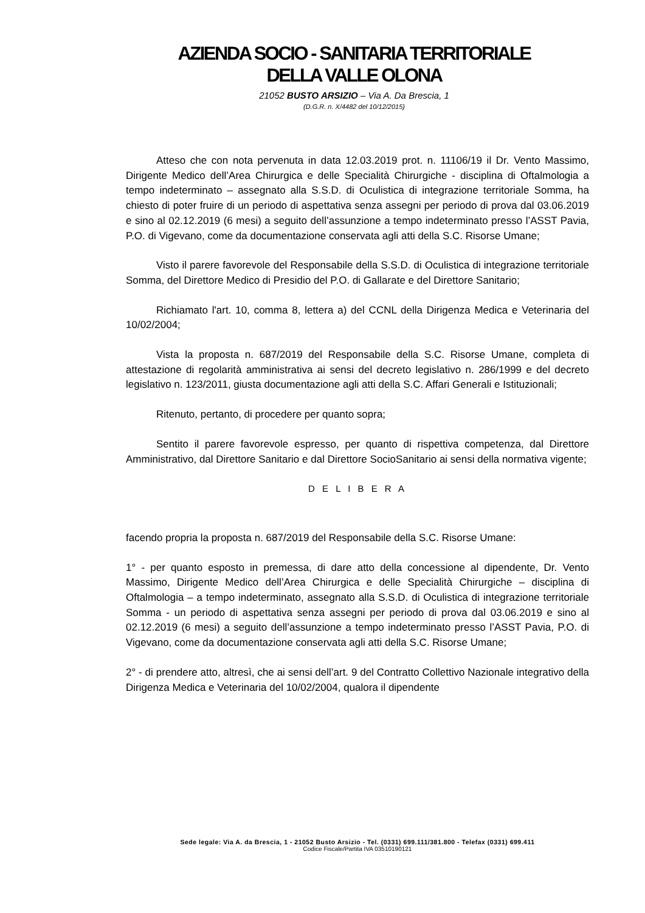AZIENDA SOCIO - SANITARIA TERRITORIALE
DELLA VALLE OLONA
21052 BUSTO ARSIZIO – Via A. Da Brescia, 1
(D.G.R. n. X/4482 del 10/12/2015)
Atteso che con nota pervenuta in data 12.03.2019 prot. n. 11106/19 il Dr. Vento Massimo, Dirigente Medico dell’Area Chirurgica e delle Specialità Chirurgiche - disciplina di Oftalmologia a tempo indeterminato – assegnato alla S.S.D. di Oculistica di integrazione territoriale Somma, ha chiesto di poter fruire di un periodo di aspettativa senza assegni per periodo di prova dal 03.06.2019 e sino al 02.12.2019 (6 mesi) a seguito dell’assunzione a tempo indeterminato presso l’ASST Pavia, P.O. di Vigevano, come da documentazione conservata agli atti della S.C. Risorse Umane;
Visto il parere favorevole del Responsabile della S.S.D. di Oculistica di integrazione territoriale Somma, del Direttore Medico di Presidio del P.O. di Gallarate e del Direttore Sanitario;
Richiamato l'art. 10, comma 8, lettera a) del CCNL della Dirigenza Medica e Veterinaria del 10/02/2004;
Vista la proposta n. 687/2019 del Responsabile della S.C. Risorse Umane, completa di attestazione di regolarità amministrativa ai sensi del decreto legislativo n. 286/1999 e del decreto legislativo n. 123/2011, giusta documentazione agli atti della S.C. Affari Generali e Istituzionali;
Ritenuto, pertanto, di procedere per quanto sopra;
Sentito il parere favorevole espresso, per quanto di rispettiva competenza, dal Direttore Amministrativo, dal Direttore Sanitario e dal Direttore SocioSanitario ai sensi della normativa vigente;
D E L I B E R A
facendo propria la proposta n. 687/2019 del Responsabile della S.C. Risorse Umane:
1° - per quanto esposto in premessa, di dare atto della concessione al dipendente, Dr. Vento Massimo, Dirigente Medico dell’Area Chirurgica e delle Specialità Chirurgiche – disciplina di Oftalmologia – a tempo indeterminato, assegnato alla S.S.D. di Oculistica di integrazione territoriale Somma - un periodo di aspettativa senza assegni per periodo di prova dal 03.06.2019 e sino al 02.12.2019 (6 mesi) a seguito dell’assunzione a tempo indeterminato presso l’ASST Pavia, P.O. di Vigevano, come da documentazione conservata agli atti della S.C. Risorse Umane;
2° - di prendere atto, altresì, che ai sensi dell’art. 9 del Contratto Collettivo Nazionale integrativo della Dirigenza Medica e Veterinaria del 10/02/2004, qualora il dipendente
Sede legale: Via A. da Brescia, 1 - 21052 Busto Arsizio - Tel. (0331) 699.111/381.800 - Telefax (0331) 699.411
Codice Fiscale/Partita IVA 03510190121